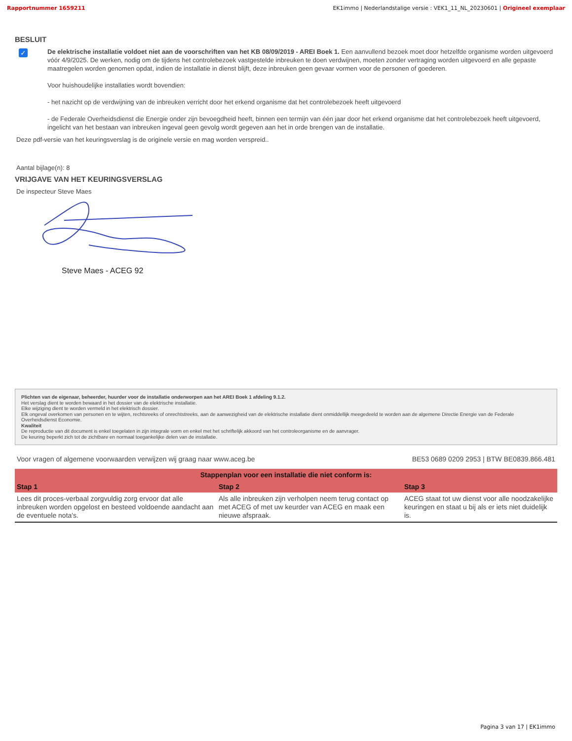Rapportnummer 1659211 EK1immo | Nederlandstalige versie : VEK1_11_NL_20230601 | Origineel exemplaar
BESLUIT
✓
De elektrische installatie voldoet niet aan de voorschriften van het KB 08/09/2019 - AREI Boek 1. Een aanvullend bezoek moet door hetzelfde organisme worden uitgevoerd vóór 4/9/2025. De werken, nodig om de tijdens het controlebezoek vastgestelde inbreuken te doen verdwijnen, moeten zonder vertraging worden uitgevoerd en alle gepaste maatregelen worden genomen opdat, indien de installatie in dienst blijft, deze inbreuken geen gevaar vormen voor de personen of goederen.
Voor huishoudelijke installaties wordt bovendien:
- het nazicht op de verdwijning van de inbreuken verricht door het erkend organisme dat het controlebezoek heeft uitgevoerd
- de Federale Overheidsdienst die Energie onder zijn bevoegdheid heeft, binnen een termijn van één jaar door het erkend organisme dat het controlebezoek heeft uitgevoerd, ingelicht van het bestaan van inbreuken ingeval geen gevolg wordt gegeven aan het in orde brengen van de installatie.
Deze pdf-versie van het keuringsverslag is de originele versie en mag worden verspreid..
Aantal bijlage(n): 8
VRIJGAVE VAN HET KEURINGSVERSLAG
De inspecteur Steve Maes
Steve Maes - ACEG 92
Plichten van de eigenaar, beheerder, huurder voor de installatie onderworpen aan het AREI Boek 1 afdeling 9.1.2.
Het verslag dient te worden bewaard in het dossier van de elektrische installatie.
Elke wijziging dient te worden vermeld in het elektrisch dossier.
Elk ongeval overkomen van personen en te wijten, rechtsreeks of onrechtstreeks, aan de aanwezigheid van de elektrische installatie dient onmiddellijk meegedeeld te worden aan de algemene Directie Energie van de Federale Overheidsdienst Economie.
Kwaliteit
De reproductie van dit document is enkel toegelaten in zijn integrale vorm en enkel met het schriftelijk akkoord van het controleorganisme en de aanvrager.
De keuring beperkt zich tot de zichtbare en normaal toegankelijke delen van de installatie.
Voor vragen of algemene voorwaarden verwijzen wij graag naar www.aceg.be BE53 0689 0209 2953 | BTW BE0839.866.481
| Stappenplan voor een installatie die niet conform is: | | |
| --- | --- | --- |
| Stap 1 | Stap 2 | Stap 3 |
| Lees dit proces-verbaal zorgvuldig zorg ervoor dat alle inbreuken worden opgelost en besteed voldoende aandacht aan de eventuele nota's. | Als alle inbreuken zijn verholpen neem terug contact op met ACEG of met uw keurder van ACEG en maak een nieuwe afspraak. | ACEG staat tot uw dienst voor alle noodzakelijke keuringen en staat u bij als er iets niet duidelijk is. |
Pagina 3 van 17 | EK1immo